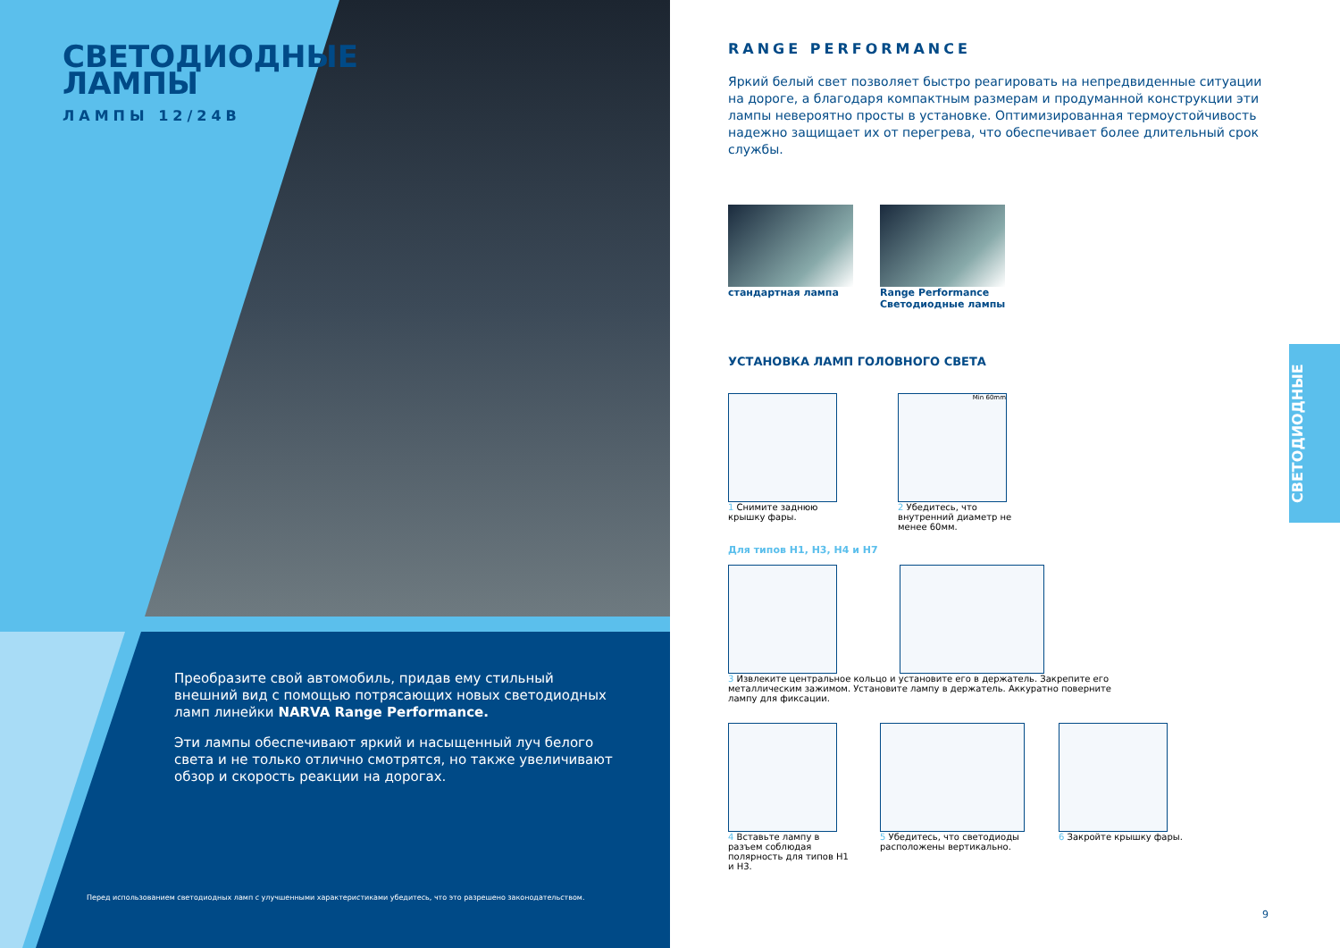СВЕТОДИОДНЫЕ
ЛАМПЫ
ЛАМПЫ 12/24В
Преобразите свой автомобиль, придав ему стильный внешний вид с помощью потрясающих новых светодиодных ламп линейки NARVA Range Performance.
Эти лампы обеспечивают яркий и насыщенный луч белого света и не только отлично смотрятся, но также увеличивают обзор и скорость реакции на дорогах.
Перед использованием светодиодных ламп с улучшенными характеристиками убедитесь, что это разрешено законодательством.
RANGE PERFORMANCE
Яркий белый свет позволяет быстро реагировать на непредвиденные ситуации на дороге, а благодаря компактным размерам и продуманной конструкции эти лампы невероятно просты в установке. Оптимизированная термоустойчивость надежно защищает их от перегрева, что обеспечивает более длительный срок службы.
стандартная лампа Range Performance
Светодиодные лампы
УСТАНОВКА ЛАМП ГОЛОВНОГО СВЕТА
1 Снимите заднюю крышку фары.
Min 60mm
2 Убедитесь, что внутренний диаметр не менее 60мм.
Для типов H1, H3, H4 и H7
3 Извлеките центральное кольцо и установите его в держатель. Закрепите его металлическим зажимом. Установите лампу в держатель. Аккуратно поверните лампу для фиксации.
4 Вставьте лампу в разъем соблюдая полярность для типов H1 и H3.
5 Убедитесь, что светодиоды расположены вертикально.
6 Закройте крышку фары.
СВЕТОДИОДНЫЕ
9